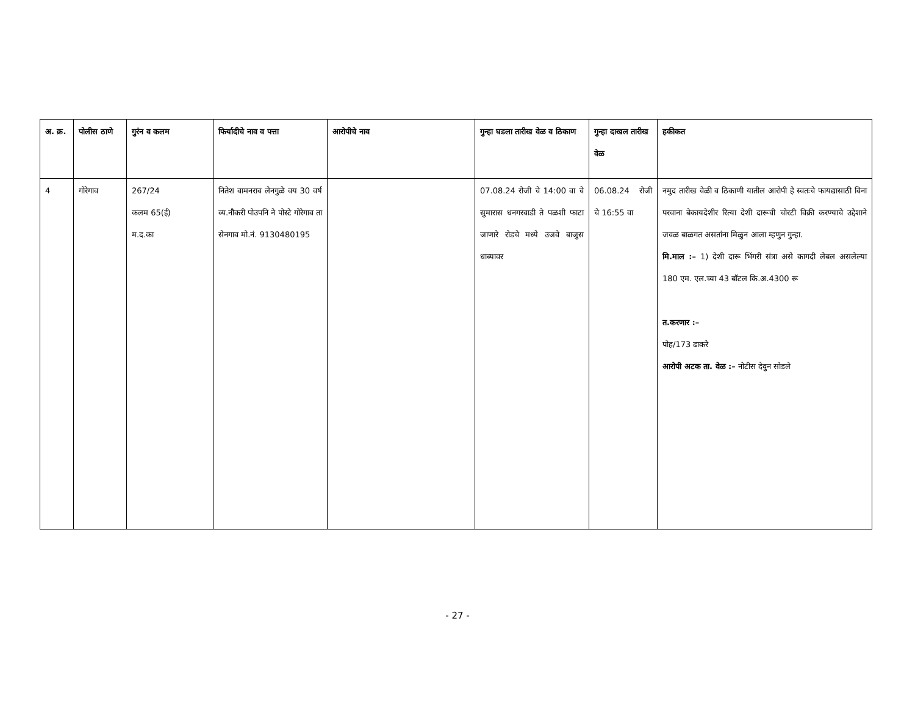| अ. क्र. | पोलीस ठाणे | गुरंन व कलम | फिर्यादीचे नाव व पत्ता | आरोपीचे नाव | गुन्हा घडला तारीख वेळ व ठिकाण | गुन्हा दाखल तारीख वेळ | हकीकत |
| --- | --- | --- | --- | --- | --- | --- | --- |
| 4 | गोरेगाव | 267/24 कलम 65(ई) म.द.का | नितेश वामनराव लेनगुळे वय 30 वर्ष व्य.नौकरी पोउपनि ने पोस्टे गोरेगाव ता सेनगाव मो.नं. 9130480195 | | 07.08.24 रोजी चे 14:00 वा चे सुमारास धनगरवाडी ते पळशी फाटा जाणारे रोडचे मध्ये उजवे बाजुस धाब्यावर | 06.08.24 रोजी चे 16:55 वा | नमुद तारीख वेळी व ठिकाणी यातील आरोपी हे स्वतःचे फायद्यासाठी विना परवाना बेकायदेशीर रित्या देशी दारूची चोरटी विक्री करण्याचे उद्देशाने जवळ बाळगत असतांना मिळुन आला म्हणुन गुन्हा. मि.माल :– 1) देशी दारू भिंगरी संत्रा असे कागदी लेबल असलेल्या 180 एम. एल.च्या 43 बॉटल कि.अ.4300 रू त.करणार :– पोह/173 ढाकरे आरोपी अटक ता. वेळ :– नोटीस देवुन सोडले |
- 27 -